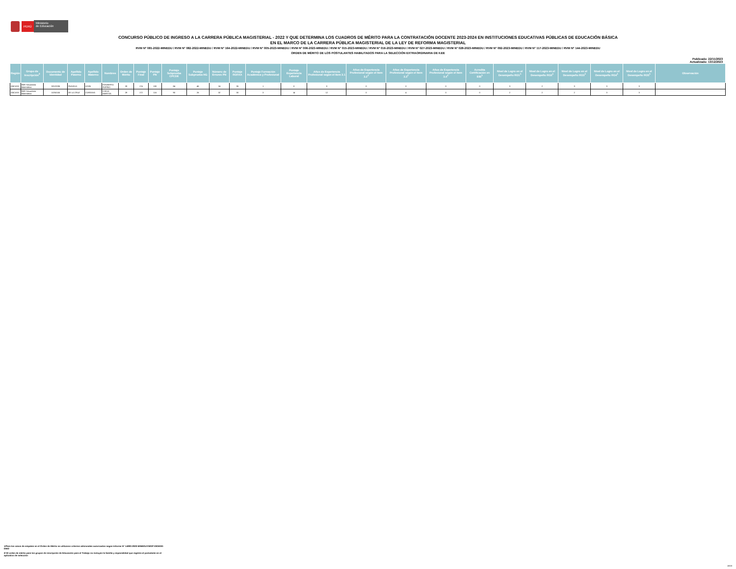PERÚ
Ministerio
de Educación
CONCURSO PÚBLICO DE INGRESO A LA CARRERA PÚBLICA MAGISTERIAL - 2022 Y QUE DETERMINA LOS CUADROS DE MÉRITO PARA LA CONTRATACIÓN DOCENTE 2023-2024 EN INSTITUCIONES EDUCATIVAS PÚBLICAS DE EDUCACIÓN BÁSICA
EN EL MARCO DE LA CARRERA PÚBLICA MAGISTERIAL DE LA LEY DE REFORMA MAGISTERIAL
RVM N° 081-2022-MINEDU / RVM N° 082-2022-MINEDU / RVM N° 164-2022-MINEDU / RVM N° 005-2023-MINEDU / RVM N° 006-2023-MINEDU / RVM N° 015-2023-MINEDU / RVM N° 016-2023-MINEDU / RVM N° 027-2023-MINEDU / RVM N° 028-2023-MINEDU / RVM N° 092-2023-MINEDU / RVM N° 117-2023-MINEDU / RVM N° 144-2023-MINEDU
ORDEN DE MÉRITO DE LOS POSTULANTES HABILITADOS PARA LA SELECCIÓN EXTRAORDINARIA DE II.EE
Publicado: 22/11/2023
Actualizado: 13/12/2023
| Región | Grupo de Inscripción<sup>2</sup> | Documento de Identidad | Apellido Paterno | Apellido Materno | Nombres | Orden de Mérito | Puntaje Final | Puntaje PN | Puntaje Subprueba CPCDE | Puntaje Subprueba HG | Número de Errores PN | Puntaje ROFAA | Puntaje Formación Académica y Profesional | Puntaje Experiencia Laboral | Años de Experiencia Profesional según el ítem 3.1 | Años de Experiencia Profesional según el ítem 3.2<sup>1</sup> | Años de Experiencia Profesional según el ítem 3.3<sup>1</sup> | Años de Experiencia Profesional según el ítem 3.4<sup>1</sup> | Acredita Certificación en EIB<sup>1</sup> | Nivel de Logro en el Desempeño RO1<sup>1</sup> | Nivel de Logro en el Desempeño RO2<sup>1</sup> | Nivel de Logro en el Desempeño RO3<sup>1</sup> | Nivel de Logro en el Desempeño RO4<sup>1</sup> | Nivel de Logro en el Desempeño RO5<sup>1</sup> | Observación |
| --- | --- | --- | --- | --- | --- | --- | --- | --- | --- | --- | --- | --- | --- | --- | --- | --- | --- | --- | --- | --- | --- | --- | --- | --- | --- |
| ÁNCASH | EBR Secundaria Matemática | 32122035 | PAJUELO | LEON | EDILBERTO RUFINO | 28 | 174 | 130 | 84 | 46 | 24 | 35 | 1 | 0 | 0 | 0 | 0 | 0 | 0 | 3 | 2 | 3 | 3 | 3 | |
| ÁNCASH | EBR Secundaria Matemática | 15760155 | DE LA CRUZ | CORDOVA | CHELA MARITZA | 29 | 172 | 116 | 90 | 26 | 32 | 30 | 3 | 14 | 12 | 0 | 4 | 0 | 0 | 2 | 2 | 2 | 3 | 3 | |
1/Para los casos de empates en el Orden de Mérito se utilizaron criterios adicionales autorizados según Informe N° 14800-2023-MINEDU/VMGP-DIGEDD-DIED
2/ El orden de mérito para los grupos de inscripción de Educación para el Trabajo no incluyen la familia y especialidad que registra el postulante en el aplicativo de selección
19/19